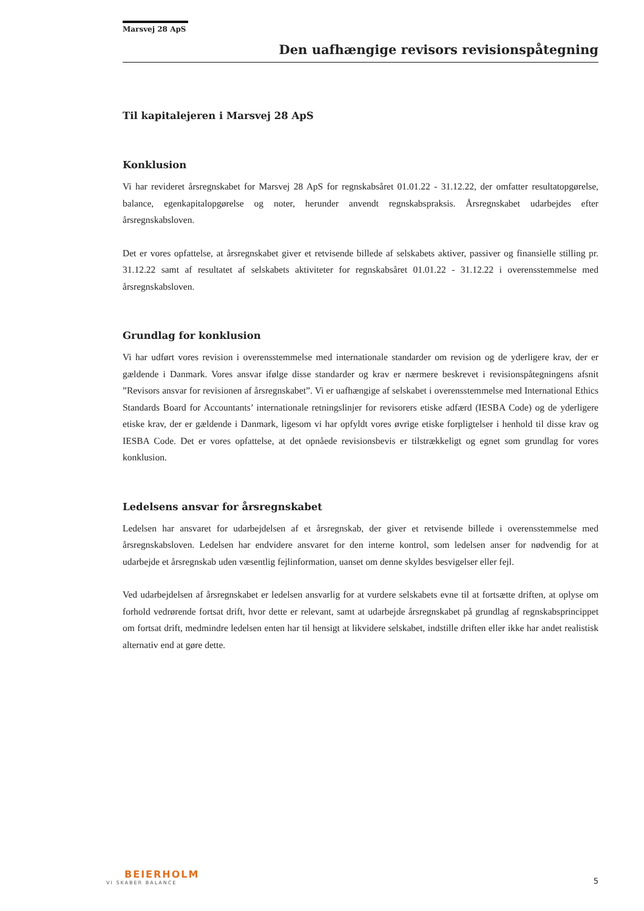Marsvej 28 ApS
Den uafhængige revisors revisionspåtegning
Til kapitalejeren i Marsvej 28 ApS
Konklusion
Vi har revideret årsregnskabet for Marsvej 28 ApS for regnskabsåret 01.01.22 - 31.12.22, der omfatter resultatopgørelse, balance, egenkapitalopgørelse og noter, herunder anvendt regnskabspraksis. Årsregnskabet udarbejdes efter årsregnskabsloven.
Det er vores opfattelse, at årsregnskabet giver et retvisende billede af selskabets aktiver, passiver og finansielle stilling pr. 31.12.22 samt af resultatet af selskabets aktiviteter for regnskabsåret 01.01.22 - 31.12.22 i overensstemmelse med årsregnskabsloven.
Grundlag for konklusion
Vi har udført vores revision i overensstemmelse med internationale standarder om revision og de yderligere krav, der er gældende i Danmark. Vores ansvar ifølge disse standarder og krav er nærmere beskrevet i revisionspåtegningens afsnit ”Revisors ansvar for revisionen af årsregnskabet”. Vi er uafhængige af selskabet i overensstemmelse med International Ethics Standards Board for Accountants’ internationale retningslinjer for revisorers etiske adfærd (IESBA Code) og de yderligere etiske krav, der er gældende i Danmark, ligesom vi har opfyldt vores øvrige etiske forpligtelser i henhold til disse krav og IESBA Code. Det er vores opfattelse, at det opnåede revisionsbevis er tilstrækkeligt og egnet som grundlag for vores konklusion.
Ledelsens ansvar for årsregnskabet
Ledelsen har ansvaret for udarbejdelsen af et årsregnskab, der giver et retvisende billede i overensstemmelse med årsregnskabsloven. Ledelsen har endvidere ansvaret for den interne kontrol, som ledelsen anser for nødvendig for at udarbejde et årsregnskab uden væsentlig fejlinformation, uanset om denne skyldes besvigelser eller fejl.
Ved udarbejdelsen af årsregnskabet er ledelsen ansvarlig for at vurdere selskabets evne til at fortsætte driften, at oplyse om forhold vedrørende fortsat drift, hvor dette er relevant, samt at udarbejde årsregnskabet på grundlag af regnskabsprincippet om fortsat drift, medmindre ledelsen enten har til hensigt at likvidere selskabet, indstille driften eller ikke har andet realistisk alternativ end at gøre dette.
BEIERHOLM
VI SKABER BALANCE
5